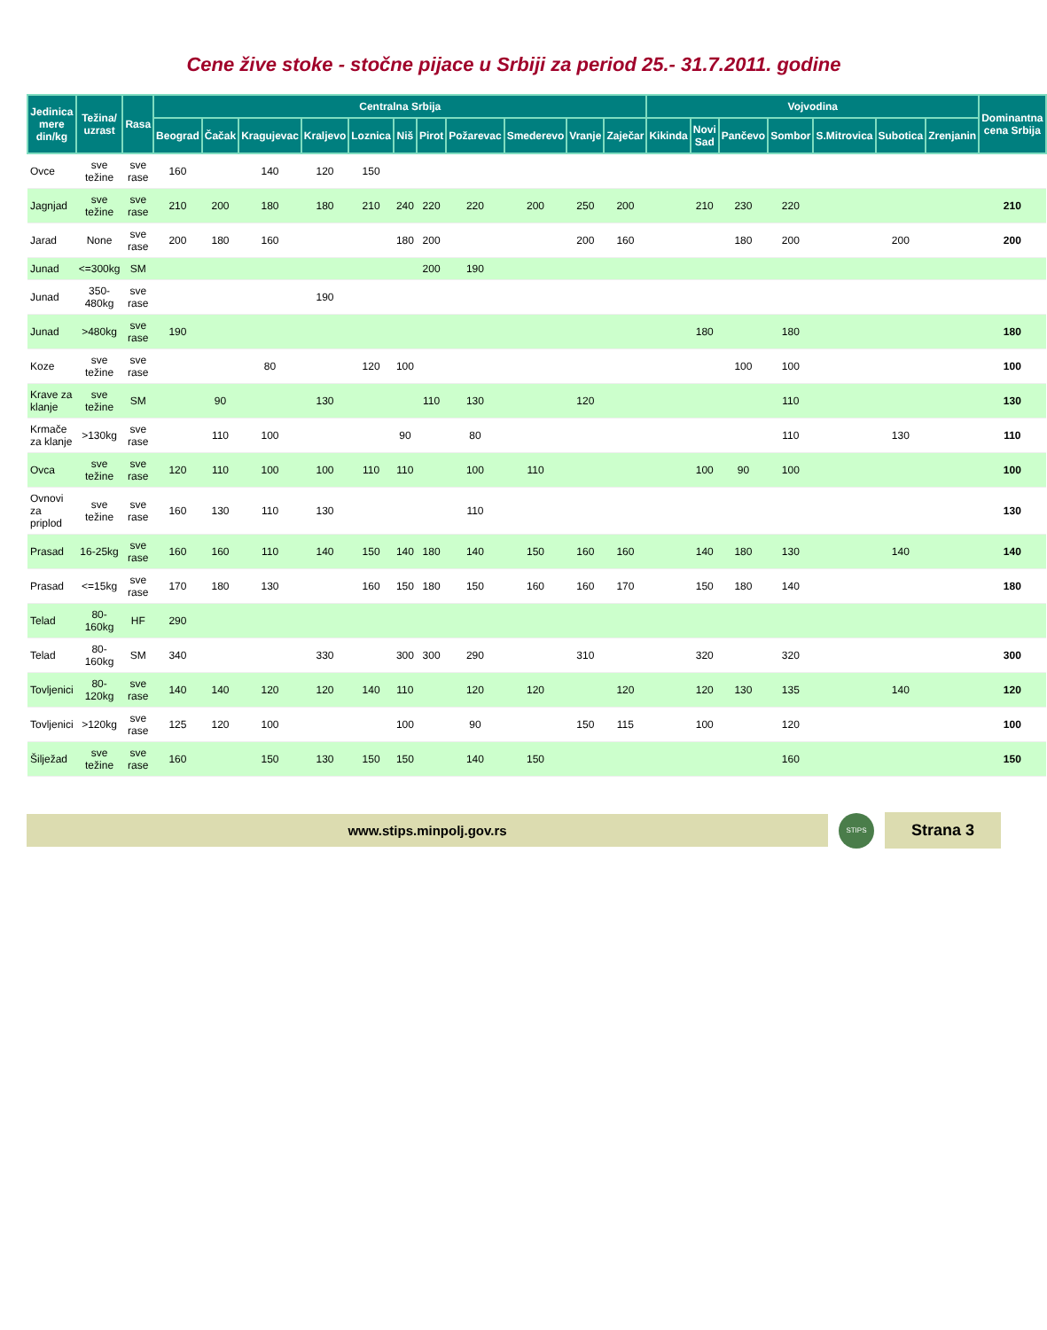Cene žive stoke - stočne pijace u Srbiji za period 25.- 31.7.2011. godine
| Jedinica mere din/kg | Težina/ uzrast | Rasa | Centralna Srbija | | | | | | | | | | | Vojvodina | | | | | | | Dominantna cena Srbija |
| --- | --- | --- | --- | --- | --- | --- | --- | --- | --- | --- | --- | --- | --- | --- | --- | --- | --- | --- | --- | --- | --- |
| | | | Beograd | Čačak | Kragujevac | Kraljevo | Loznica | Niš | Pirot | Požarevac | Smederevo | Vranje | Zaječar | Kikinda | Novi Sad | Pančevo | Sombor | S.Mitrovica | Subotica | Zrenjanin | |
| Ovce | sve težine | sve rase | 160 | | 140 | 120 | 150 | | | | | | | | | | | | | | |
| Jagnjad | sve težine | sve rase | 210 | 200 | 180 | 180 | 210 | 240 | 220 | 220 | 200 | 250 | 200 | | 210 | 230 | 220 | | | | 210 |
| Jarad | None | sve rase | 200 | 180 | 160 | | | 180 | 200 | | | 200 | 160 | | | 180 | 200 | | 200 | | 200 |
| Junad | <=300kg | SM | | | | | | | 200 | 190 | | | | | | | | | | | |
| Junad | 350-480kg | sve rase | | | | 190 | | | | | | | | | | | | | | | |
| Junad | >480kg | sve rase | 190 | | | | | | | | | | | | 180 | | 180 | | | | 180 |
| Koze | sve težine | sve rase | | | 80 | | 120 | 100 | | | | | | | | 100 | 100 | | | | 100 |
| Krave za klanje | sve težine | SM | | 90 | | 130 | | | 110 | 130 | | 120 | | | | | 110 | | | | 130 |
| Krmače za klanje | >130kg | sve rase | | 110 | 100 | | | 90 | | 80 | | | | | | | 110 | | 130 | | 110 |
| Ovca | sve težine | sve rase | 120 | 110 | 100 | 100 | 110 | 110 | | 100 | 110 | | | | 100 | 90 | 100 | | | | 100 |
| Ovnovi za priplod | sve težine | sve rase | 160 | 130 | 110 | 130 | | | | 110 | | | | | | | | | | | 130 |
| Prasad | 16-25kg | sve rase | 160 | 160 | 110 | 140 | 150 | 140 | 180 | 140 | 150 | 160 | 160 | | 140 | 180 | 130 | | 140 | | 140 |
| Prasad | <=15kg | sve rase | 170 | 180 | 130 | | 160 | 150 | 180 | 150 | 160 | 160 | 170 | | 150 | 180 | 140 | | | | 180 |
| Telad | 80-160kg | HF | 290 | | | | | | | | | | | | | | | | | | |
| Telad | 80-160kg | SM | 340 | | | 330 | | 300 | 300 | 290 | | 310 | | | 320 | | 320 | | | | 300 |
| Tovljenici | 80-120kg | sve rase | 140 | 140 | 120 | 120 | 140 | 110 | | 120 | 120 | | 120 | | 120 | 130 | 135 | | 140 | | 120 |
| Tovljenici | >120kg | sve rase | 125 | 120 | 100 | | | 100 | | 90 | | 150 | 115 | | 100 | | 120 | | | | 100 |
| Šilježad | sve težine | sve rase | 160 | | 150 | 130 | 150 | 150 | | 140 | 150 | | | | | | 160 | | | | 150 |
www.stips.minpolj.gov.rs
STIPS
Strana 3